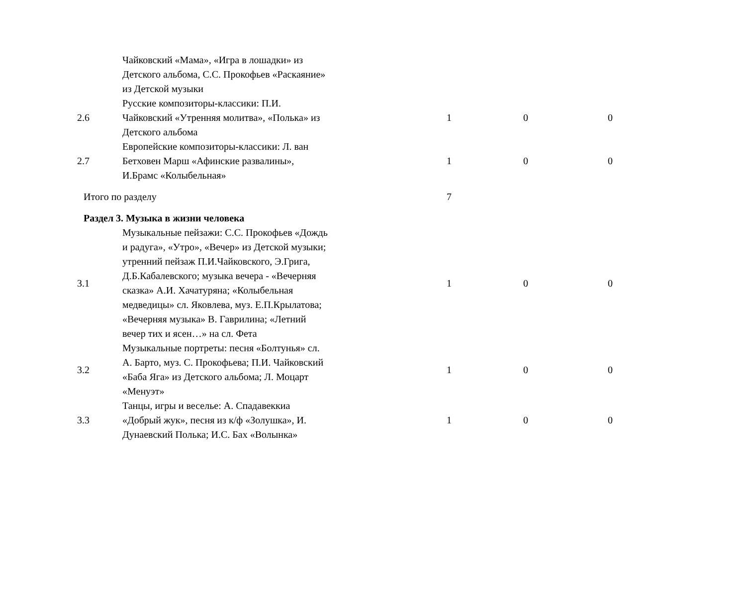| | Чайковский «Мама», «Игра в лошадки» из Детского альбома, С.С. Прокофьев «Раскаяние» из Детской музыки | | | |
| 2.6 | Русские композиторы-классики: П.И. Чайковский «Утренняя молитва», «Полька» из Детского альбома | 1 | 0 | 0 |
| 2.7 | Европейские композиторы-классики: Л. ван Бетховен Марш «Афинские развалины», И.Брамс «Колыбельная» | 1 | 0 | 0 |
| Итого по разделу | | 7 | | |
| Раздел 3. Музыка в жизни человека | | | | |
| 3.1 | Музыкальные пейзажи: С.С. Прокофьев «Дождь и радуга», «Утро», «Вечер» из Детской музыки; утренний пейзаж П.И.Чайковского, Э.Грига, Д.Б.Кабалевского; музыка вечера - «Вечерняя сказка» А.И. Хачатуряна; «Колыбельная медведицы» сл. Яковлева, муз. Е.П.Крылатова; «Вечерняя музыка» В. Гаврилина; «Летний вечер тих и ясен…» на сл. Фета | 1 | 0 | 0 |
| 3.2 | Музыкальные портреты: песня «Болтунья» сл. А. Барто, муз. С. Прокофьева; П.И. Чайковский «Баба Яга» из Детского альбома; Л. Моцарт «Менуэт» | 1 | 0 | 0 |
| 3.3 | Танцы, игры и веселье: А. Спадавеккиа «Добрый жук», песня из к/ф «Золушка», И. Дунаевский Полька; И.С. Бах «Волынка» | 1 | 0 | 0 |